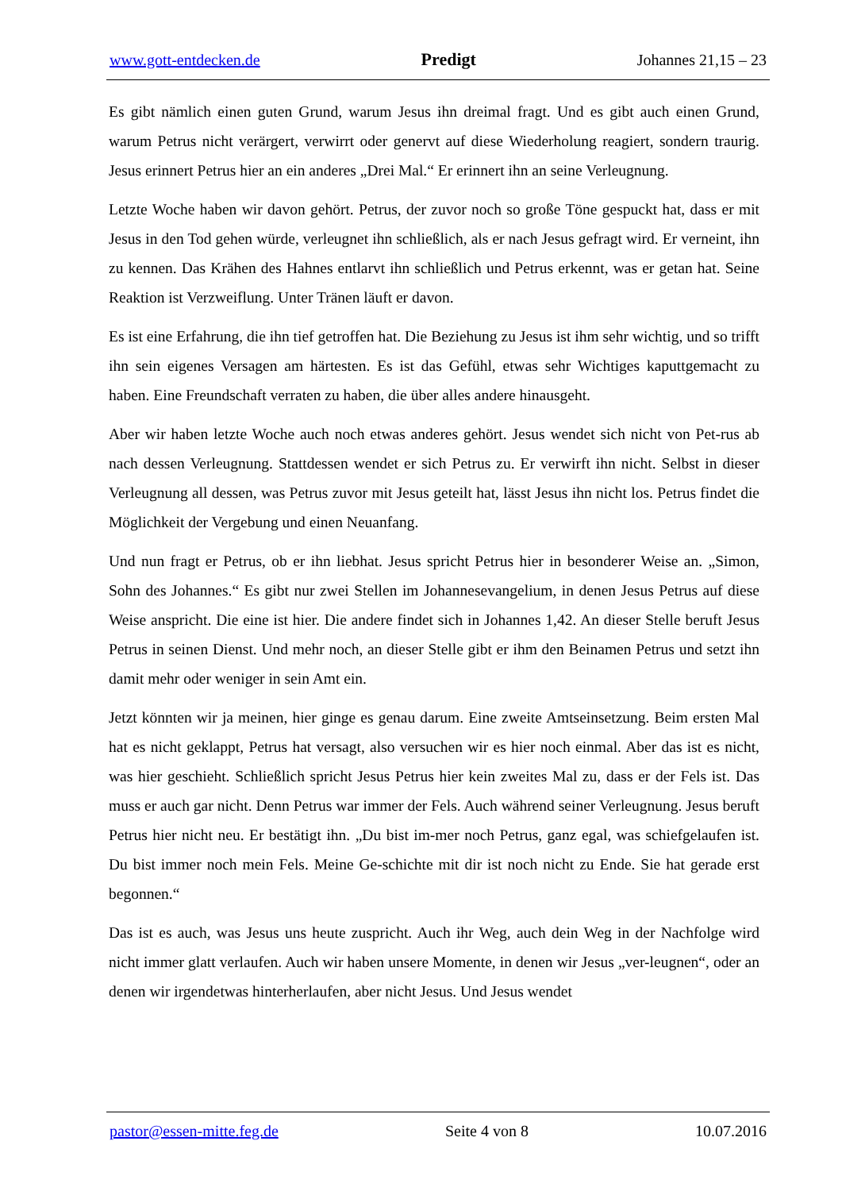www.gott-entdecken.de Predigt Johannes 21,15 – 23
Es gibt nämlich einen guten Grund, warum Jesus ihn dreimal fragt. Und es gibt auch einen Grund, warum Petrus nicht verärgert, verwirrt oder genervt auf diese Wiederholung reagiert, sondern traurig. Jesus erinnert Petrus hier an ein anderes „Drei Mal.“ Er erinnert ihn an seine Verleugnung.
Letzte Woche haben wir davon gehört. Petrus, der zuvor noch so große Töne gespuckt hat, dass er mit Jesus in den Tod gehen würde, verleugnet ihn schließlich, als er nach Jesus gefragt wird. Er verneint, ihn zu kennen. Das Krähen des Hahnes entlarvt ihn schließlich und Petrus erkennt, was er getan hat. Seine Reaktion ist Verzweiflung. Unter Tränen läuft er davon.
Es ist eine Erfahrung, die ihn tief getroffen hat. Die Beziehung zu Jesus ist ihm sehr wichtig, und so trifft ihn sein eigenes Versagen am härtesten. Es ist das Gefühl, etwas sehr Wichtiges kaputtgemacht zu haben. Eine Freundschaft verraten zu haben, die über alles andere hinausgeht.
Aber wir haben letzte Woche auch noch etwas anderes gehört. Jesus wendet sich nicht von Pet-rus ab nach dessen Verleugnung. Stattdessen wendet er sich Petrus zu. Er verwirft ihn nicht. Selbst in dieser Verleugnung all dessen, was Petrus zuvor mit Jesus geteilt hat, lässt Jesus ihn nicht los. Petrus findet die Möglichkeit der Vergebung und einen Neuanfang.
Und nun fragt er Petrus, ob er ihn liebhat. Jesus spricht Petrus hier in besonderer Weise an. „Simon, Sohn des Johannes.“ Es gibt nur zwei Stellen im Johannesevangelium, in denen Jesus Petrus auf diese Weise anspricht. Die eine ist hier. Die andere findet sich in Johannes 1,42. An dieser Stelle beruft Jesus Petrus in seinen Dienst. Und mehr noch, an dieser Stelle gibt er ihm den Beinamen Petrus und setzt ihn damit mehr oder weniger in sein Amt ein.
Jetzt könnten wir ja meinen, hier ginge es genau darum. Eine zweite Amtseinsetzung. Beim ersten Mal hat es nicht geklappt, Petrus hat versagt, also versuchen wir es hier noch einmal. Aber das ist es nicht, was hier geschieht. Schließlich spricht Jesus Petrus hier kein zweites Mal zu, dass er der Fels ist. Das muss er auch gar nicht. Denn Petrus war immer der Fels. Auch während seiner Verleugnung. Jesus beruft Petrus hier nicht neu. Er bestätigt ihn. „Du bist im-mer noch Petrus, ganz egal, was schiefgelaufen ist. Du bist immer noch mein Fels. Meine Ge-schichte mit dir ist noch nicht zu Ende. Sie hat gerade erst begonnen.“
Das ist es auch, was Jesus uns heute zuspricht. Auch ihr Weg, auch dein Weg in der Nachfolge wird nicht immer glatt verlaufen. Auch wir haben unsere Momente, in denen wir Jesus „ver-leugnen“, oder an denen wir irgendetwas hinterherlaufen, aber nicht Jesus. Und Jesus wendet
pastor@essen-mitte.feg.de Seite 4 von 8 10.07.2016